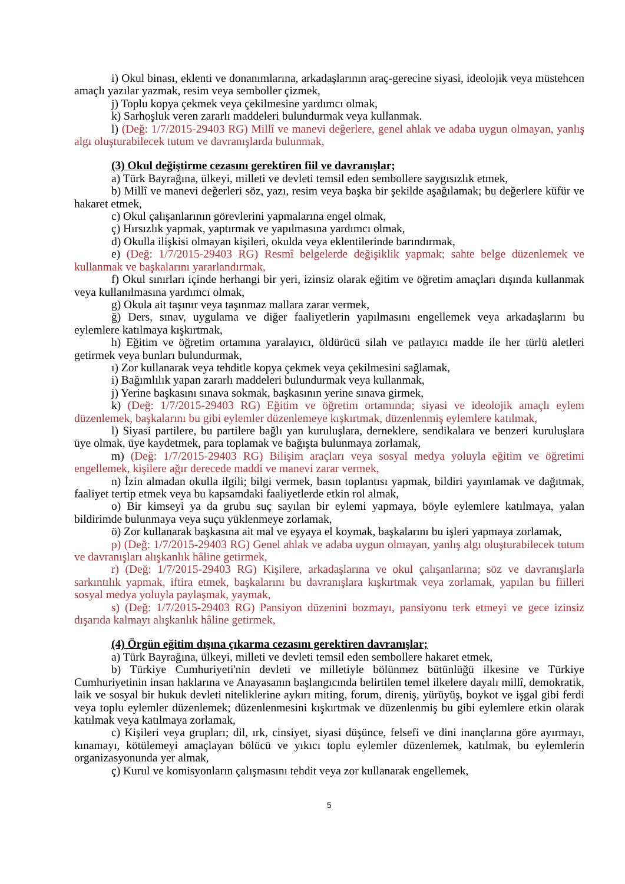i) Okul binası, eklenti ve donanımlarına, arkadaşlarının araç-gerecine siyasi, ideolojik veya müstehcen amaçlı yazılar yazmak, resim veya semboller çizmek,
j) Toplu kopya çekmek veya çekilmesine yardımcı olmak,
k) Sarhoşluk veren zararlı maddeleri bulundurmak veya kullanmak.
l) (Değ: 1/7/2015-29403 RG) Millî ve manevi değerlere, genel ahlak ve adaba uygun olmayan, yanlış algı oluşturabilecek tutum ve davranışlarda bulunmak,
(3) Okul değiştirme cezasını gerektiren fiil ve davranışlar;
a) Türk Bayrağına, ülkeyi, milleti ve devleti temsil eden sembollere saygısızlık etmek,
b) Millî ve manevi değerleri söz, yazı, resim veya başka bir şekilde aşağılamak; bu değerlere küfür ve hakaret etmek,
c) Okul çalışanlarının görevlerini yapmalarına engel olmak,
ç) Hırsızlık yapmak, yaptırmak ve yapılmasına yardımcı olmak,
d) Okulla ilişkisi olmayan kişileri, okulda veya eklentilerinde barındırmak,
e) (Değ: 1/7/2015-29403 RG) Resmî belgelerde değişiklik yapmak; sahte belge düzenlemek ve kullanmak ve başkalarını yararlandırmak,
f) Okul sınırları içinde herhangi bir yeri, izinsiz olarak eğitim ve öğretim amaçları dışında kullanmak veya kullanılmasına yardımcı olmak,
g) Okula ait taşınır veya taşınmaz mallara zarar vermek,
ğ) Ders, sınav, uygulama ve diğer faaliyetlerin yapılmasını engellemek veya arkadaşlarını bu eylemlere katılmaya kışkırtmak,
h) Eğitim ve öğretim ortamına yaralayıcı, öldürücü silah ve patlayıcı madde ile her türlü aletleri getirmek veya bunları bulundurmak,
ı) Zor kullanarak veya tehditle kopya çekmek veya çekilmesini sağlamak,
i) Bağımlılık yapan zararlı maddeleri bulundurmak veya kullanmak,
j) Yerine başkasını sınava sokmak, başkasının yerine sınava girmek,
k) (Değ: 1/7/2015-29403 RG) Eğitim ve öğretim ortamında; siyasi ve ideolojik amaçlı eylem düzenlemek, başkalarını bu gibi eylemler düzenlemeye kışkırtmak, düzenlenmiş eylemlere katılmak,
l) Siyasi partilere, bu partilere bağlı yan kuruluşlara, derneklere, sendikalara ve benzeri kuruluşlara üye olmak, üye kaydetmek, para toplamak ve bağışta bulunmaya zorlamak,
m) (Değ: 1/7/2015-29403 RG) Bilişim araçları veya sosyal medya yoluyla eğitim ve öğretimi engellemek, kişilere ağır derecede maddi ve manevi zarar vermek,
n) İzin almadan okulla ilgili; bilgi vermek, basın toplantısı yapmak, bildiri yayınlamak ve dağıtmak, faaliyet tertip etmek veya bu kapsamdaki faaliyetlerde etkin rol almak,
o) Bir kimseyi ya da grubu suç sayılan bir eylemi yapmaya, böyle eylemlere katılmaya, yalan bildirimde bulunmaya veya suçu yüklenmeye zorlamak,
ö) Zor kullanarak başkasına ait mal ve eşyaya el koymak, başkalarını bu işleri yapmaya zorlamak,
p) (Değ: 1/7/2015-29403 RG) Genel ahlak ve adaba uygun olmayan, yanlış algı oluşturabilecek tutum ve davranışları alışkanlık hâline getirmek,
r) (Değ: 1/7/2015-29403 RG) Kişilere, arkadaşlarına ve okul çalışanlarına; söz ve davranışlarla sarkıntılık yapmak, iftira etmek, başkalarını bu davranışlara kışkırtmak veya zorlamak, yapılan bu fiilleri sosyal medya yoluyla paylaşmak, yaymak,
s) (Değ: 1/7/2015-29403 RG) Pansiyon düzenini bozmayı, pansiyonu terk etmeyi ve gece izinsiz dışarıda kalmayı alışkanlık hâline getirmek,
(4) Örgün eğitim dışına çıkarma cezasını gerektiren davranışlar;
a) Türk Bayrağına, ülkeyi, milleti ve devleti temsil eden sembollere hakaret etmek,
b) Türkiye Cumhuriyeti'nin devleti ve milletiyle bölünmez bütünlüğü ilkesine ve Türkiye Cumhuriyetinin insan haklarına ve Anayasanın başlangıcında belirtilen temel ilkelere dayalı millî, demokratik, laik ve sosyal bir hukuk devleti niteliklerine aykırı miting, forum, direniş, yürüyüş, boykot ve işgal gibi ferdi veya toplu eylemler düzenlemek; düzenlenmesini kışkırtmak ve düzenlenmiş bu gibi eylemlere etkin olarak katılmak veya katılmaya zorlamak,
c) Kişileri veya grupları; dil, ırk, cinsiyet, siyasi düşünce, felsefi ve dini inançlarına göre ayırmayı, kınamayı, kötülemeyi amaçlayan bölücü ve yıkıcı toplu eylemler düzenlemek, katılmak, bu eylemlerin organizasyonunda yer almak,
ç) Kurul ve komisyonların çalışmasını tehdit veya zor kullanarak engellemek,
5